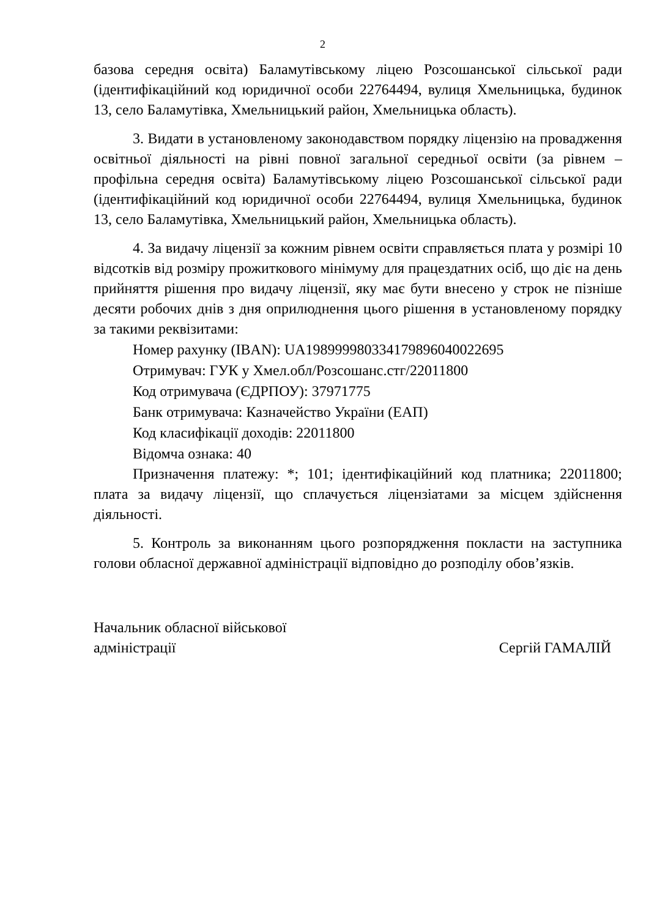2
базова середня освіта) Баламутівському ліцею Розсошанської сільської ради (ідентифікаційний код юридичної особи 22764494, вулиця Хмельницька, будинок 13, село Баламутівка, Хмельницький район, Хмельницька область).
3. Видати в установленому законодавством порядку ліцензію на провадження освітньої діяльності на рівні повної загальної середньої освіти (за рівнем – профільна середня освіта) Баламутівському ліцею Розсошанської сільської ради (ідентифікаційний код юридичної особи 22764494, вулиця Хмельницька, будинок 13, село Баламутівка, Хмельницький район, Хмельницька область).
4. За видачу ліцензії за кожним рівнем освіти справляється плата у розмірі 10 відсотків від розміру прожиткового мінімуму для працездатних осіб, що діє на день прийняття рішення про видачу ліцензії, яку має бути внесено у строк не пізніше десяти робочих днів з дня оприлюднення цього рішення в установленому порядку за такими реквізитами:
Номер рахунку (IBAN): UA198999980334179896040022695
Отримувач: ГУК у Хмел.обл/Розсошанс.стг/22011800
Код отримувача (ЄДРПОУ): 37971775
Банк отримувача: Казначейство України (ЕАП)
Код класифікації доходів: 22011800
Відомча ознака: 40
Призначення платежу: *; 101; ідентифікаційний код платника; 22011800; плата за видачу ліцензії, що сплачується ліцензіатами за місцем здійснення діяльності.
5. Контроль за виконанням цього розпорядження покласти на заступника голови обласної державної адміністрації відповідно до розподілу обов’язків.
Начальник обласної військової
адміністрації
Сергій ГАМАЛІЙ